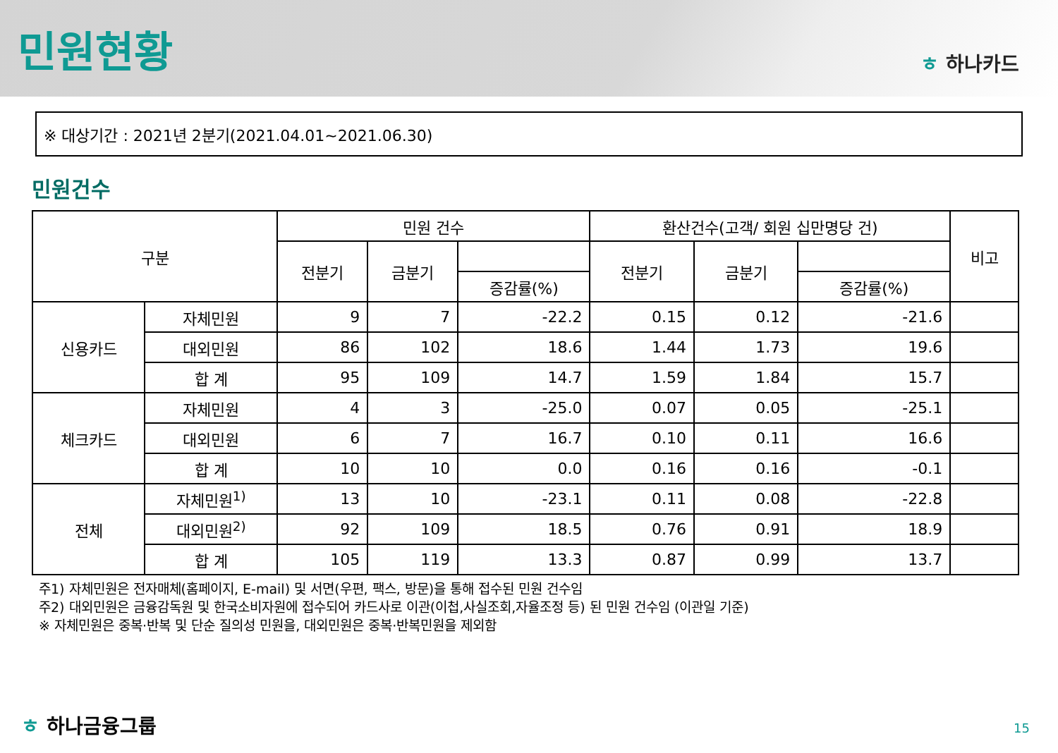민원현황
ㅎ 하나카드
※ 대상기간 : 2021년 2분기(2021.04.01~2021.06.30)
민원건수
| 구분 | | 민원 건수 | | | 환산건수(고객/ 회원 십만명당 건) | | | 비고 |
| --- | --- | --- | --- | --- | --- | --- | --- | --- |
| | | 전분기 | 금분기 | | 전분기 | 금분기 | | |
| | | | | 증감률(%) | | | 증감률(%) | |
| 신용카드 | 자체민원 | 9 | 7 | -22.2 | 0.15 | 0.12 | -21.6 | |
| | 대외민원 | 86 | 102 | 18.6 | 1.44 | 1.73 | 19.6 | |
| | 합 계 | 95 | 109 | 14.7 | 1.59 | 1.84 | 15.7 | |
| 체크카드 | 자체민원 | 4 | 3 | -25.0 | 0.07 | 0.05 | -25.1 | |
| | 대외민원 | 6 | 7 | 16.7 | 0.10 | 0.11 | 16.6 | |
| | 합 계 | 10 | 10 | 0.0 | 0.16 | 0.16 | -0.1 | |
| 전체 | 자체민원<sup>1)</sup> | 13 | 10 | -23.1 | 0.11 | 0.08 | -22.8 | |
| | 대외민원<sup>2)</sup> | 92 | 109 | 18.5 | 0.76 | 0.91 | 18.9 | |
| | 합 계 | 105 | 119 | 13.3 | 0.87 | 0.99 | 13.7 | |
주1) 자체민원은 전자매체(홈페이지, E-mail) 및 서면(우편, 팩스, 방문)을 통해 접수된 민원 건수임
주2) 대외민원은 금융감독원 및 한국소비자원에 접수되어 카드사로 이관(이첩,사실조회,자율조정 등) 된 민원 건수임 (이관일 기준)
※ 자체민원은 중복·반복 및 단순 질의성 민원을, 대외민원은 중복·반복민원을 제외함
ㅎ 하나금융그룹 15